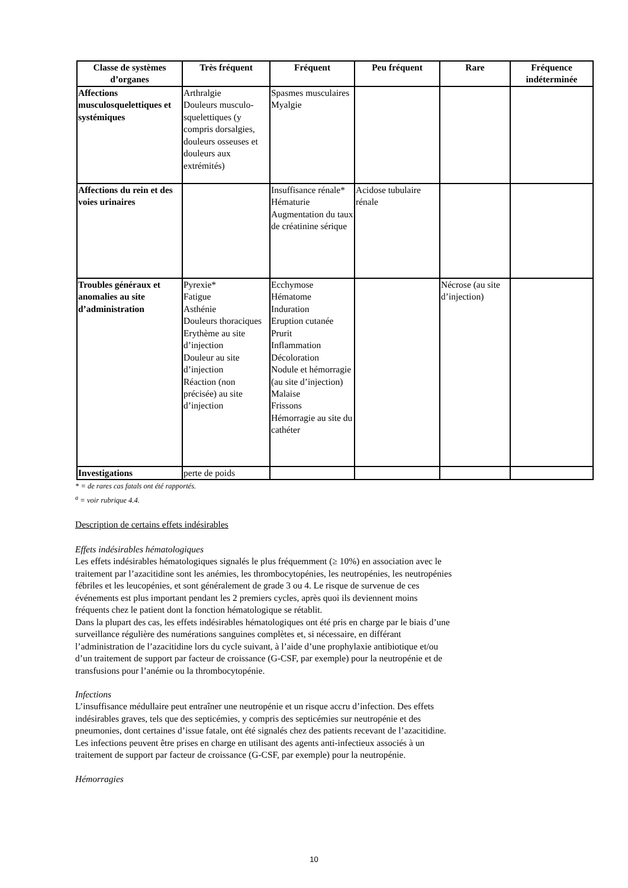| Classe de systèmes d’organes | Très fréquent | Fréquent | Peu fréquent | Rare | Fréquence indéterminée |
| --- | --- | --- | --- | --- | --- |
| Affections musculosquelettiques et systémiques | Arthralgie Douleurs musculo-squelettiques (y compris dorsalgies, douleurs osseuses et douleurs aux extrémités) | Spasmes musculaires Myalgie | | | |
| Affections du rein et des voies urinaires | | Insuffisance rénale* Hématurie Augmentation du taux de créatinine sérique | Acidose tubulaire rénale | | |
| Troubles généraux et anomalies au site d’administration | Pyrexie* Fatigue Asthénie Douleurs thoraciques Erythème au site d’injection Douleur au site d’injection Réaction (non précisée) au site d’injection | Ecchymose Hématome Induration Eruption cutanée Prurit Inflammation Décoloration Nodule et hémorragie (au site d’injection) Malaise Frissons Hémorragie au site du cathéter | | Nécrose (au site d’injection) | |
| Investigations | perte de poids | | | | |
* = de rares cas fatals ont été rapportés.
<sup>a</sup> = voir rubrique 4.4.
Description de certains effets indésirables
Effets indésirables hématologiques
Les effets indésirables hématologiques signalés le plus fréquemment (≥ 10%) en association avec le
traitement par l’azacitidine sont les anémies, les thrombocytopénies, les neutropénies, les neutropénies
fébriles et les leucopénies, et sont généralement de grade 3 ou 4. Le risque de survenue de ces
événements est plus important pendant les 2 premiers cycles, après quoi ils deviennent moins
fréquents chez le patient dont la fonction hématologique se rétablit.
Dans la plupart des cas, les effets indésirables hématologiques ont été pris en charge par le biais d’une
surveillance régulière des numérations sanguines complètes et, si nécessaire, en différant
l’administration de l’azacitidine lors du cycle suivant, à l’aide d’une prophylaxie antibiotique et/ou
d’un traitement de support par facteur de croissance (G-CSF, par exemple) pour la neutropénie et de
transfusions pour l’anémie ou la thrombocytopénie.
Infections
L’insuffisance médullaire peut entraîner une neutropénie et un risque accru d’infection. Des effets
indésirables graves, tels que des septicémies, y compris des septicémies sur neutropénie et des
pneumonies, dont certaines d’issue fatale, ont été signalés chez des patients recevant de l’azacitidine.
Les infections peuvent être prises en charge en utilisant des agents anti-infectieux associés à un
traitement de support par facteur de croissance (G-CSF, par exemple) pour la neutropénie.
Hémorragies
10